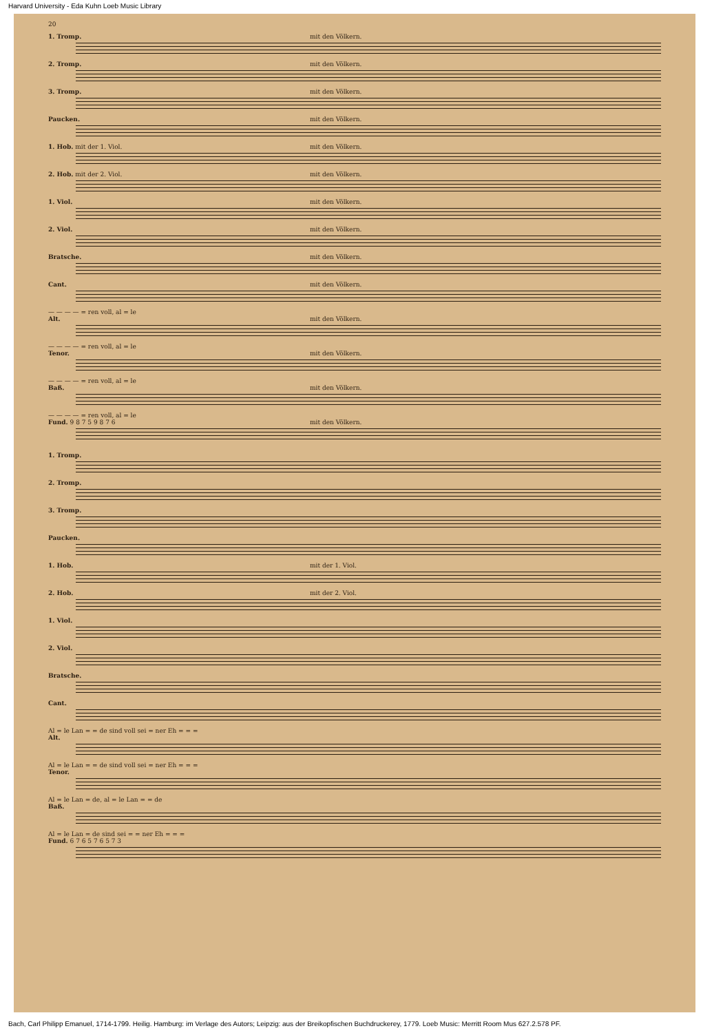Harvard University - Eda Kuhn Loeb Music Library
20
1. Tromp. mit den Völkern.
2. Tromp. mit den Völkern.
3. Tromp. mit den Völkern.
Paucken. mit den Völkern.
1. Hob. mit der 1. Viol. mit den Völkern.
2. Hob. mit der 2. Viol. mit den Völkern.
1. Viol. mit den Völkern.
2. Viol. mit den Völkern.
Bratsche. mit den Völkern.
Cant. mit den Völkern.
— — — — = ren voll, al = le
Alt. mit den Völkern.
— — — — = ren voll, al = le
Tenor. mit den Völkern.
— — — — = ren voll, al = le
Baß. mit den Völkern.
— — — — = ren voll, al = le
Fund. 9 8 7 5 9 8 7 6 mit den Völkern.
1. Tromp.
2. Tromp.
3. Tromp.
Paucken.
1. Hob. mit der 1. Viol.
2. Hob. mit der 2. Viol.
1. Viol.
2. Viol.
Bratsche.
Cant.
Al = le Lan = = de sind voll sei = ner Eh = = =
Alt.
Al = le Lan = = de sind voll sei = ner Eh = = =
Tenor.
Al = le Lan = de, al = le Lan = = de
Baß.
Al = le Lan = de sind sei = = ner Eh = = =
Fund. 6 7 6 5 7 6 5 7 3
Bach, Carl Philipp Emanuel, 1714-1799. Heilig. Hamburg: im Verlage des Autors; Leipzig: aus der Breikopfischen Buchdruckerey, 1779. Loeb Music: Merritt Room Mus 627.2.578 PF.